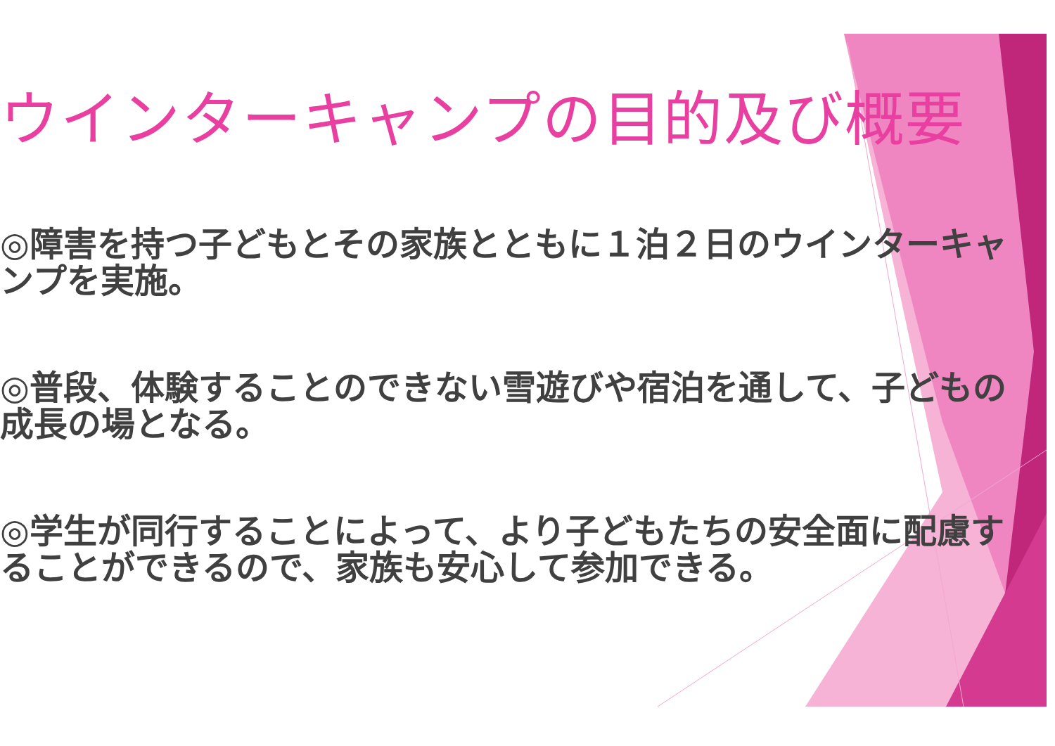ウインターキャンプの目的及び概要
◎障害を持つ子どもとその家族とともに１泊２日のウインターキャンプを実施。
◎普段、体験することのできない雪遊びや宿泊を通して、子どもの成長の場となる。
◎学生が同行することによって、より子どもたちの安全面に配慮することができるので、家族も安心して参加できる。